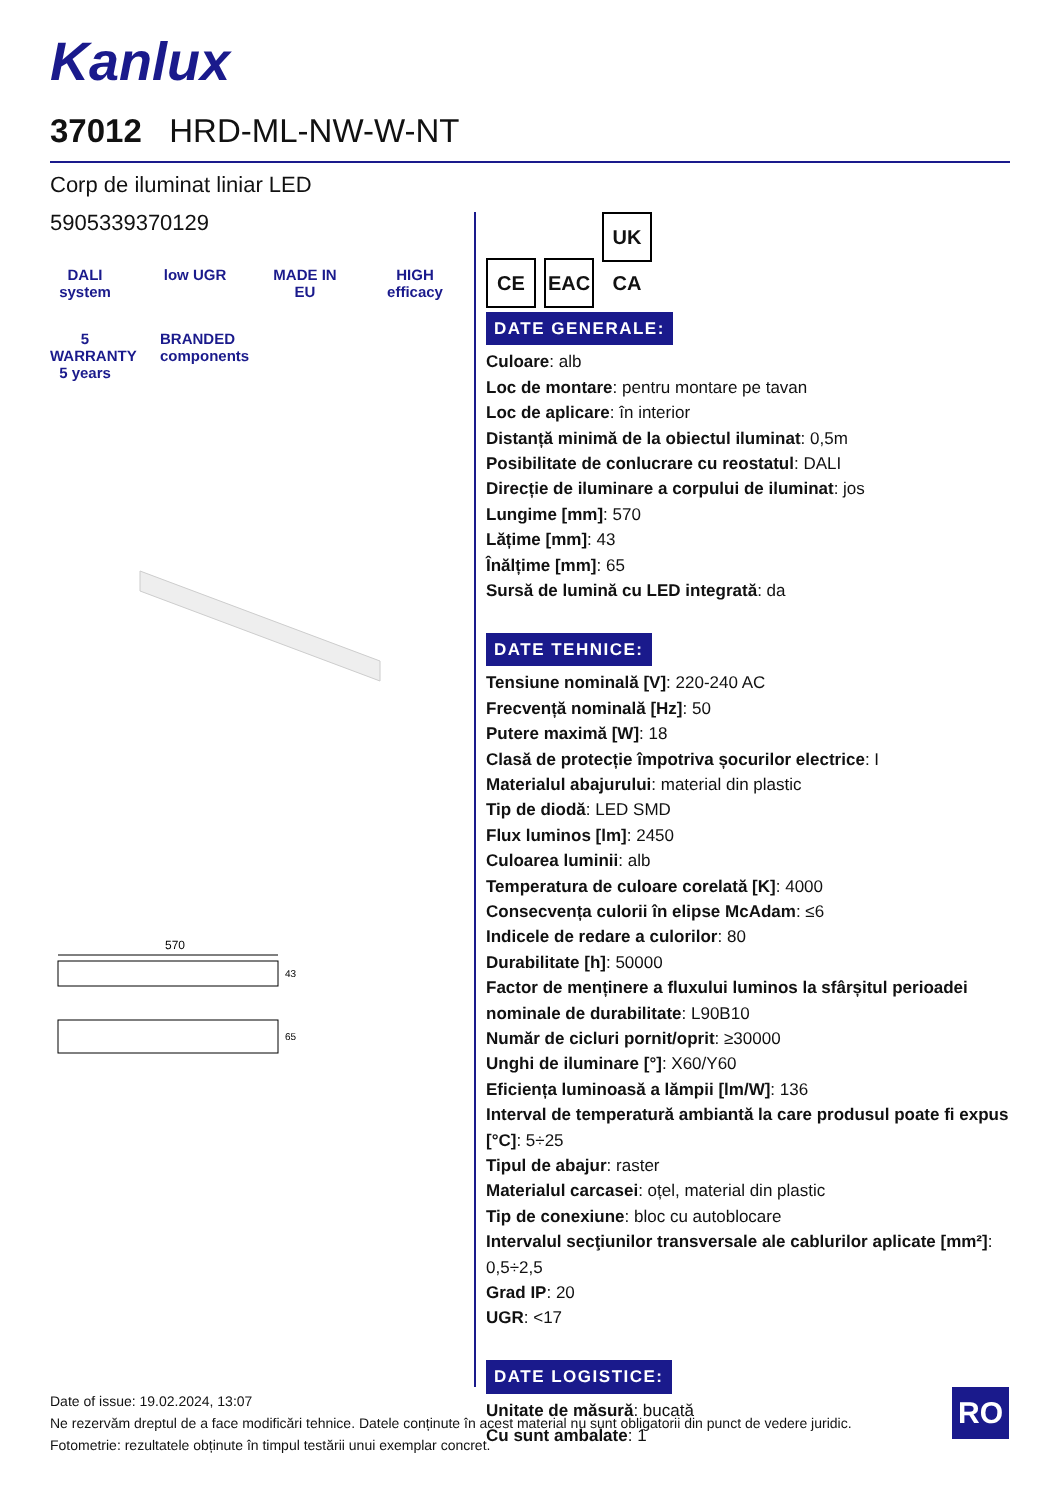Kanlux
37012 HRD-ML-NW-W-NT
Corp de iluminat liniar LED
5905339370129
DALI system
low UGR
MADE IN EU
HIGH efficacy
5 WARRANTY 5 years
BRANDED components
570
43
65
CE EAC UK CA
DATE GENERALE:
Culoare: alb
Loc de montare: pentru montare pe tavan
Loc de aplicare: în interior
Distanță minimă de la obiectul iluminat: 0,5m
Posibilitate de conlucrare cu reostatul: DALI
Direcție de iluminare a corpului de iluminat: jos
Lungime [mm]: 570
Lățime [mm]: 43
Înălțime [mm]: 65
Sursă de lumină cu LED integrată: da
DATE TEHNICE:
Tensiune nominală [V]: 220-240 AC
Frecvență nominală [Hz]: 50
Putere maximă [W]: 18
Clasă de protecție împotriva șocurilor electrice: I
Materialul abajurului: material din plastic
Tip de diodă: LED SMD
Flux luminos [lm]: 2450
Culoarea luminii: alb
Temperatura de culoare corelată [K]: 4000
Consecvența culorii în elipse McAdam: ≤6
Indicele de redare a culorilor: 80
Durabilitate [h]: 50000
Factor de menținere a fluxului luminos la sfârșitul perioadei nominale de durabilitate: L90B10
Număr de cicluri pornit/oprit: ≥30000
Unghi de iluminare [°]: X60/Y60
Eficiența luminoasă a lămpii [lm/W]: 136
Interval de temperatură ambiantă la care produsul poate fi expus [°C]: 5÷25
Tipul de abajur: raster
Materialul carcasei: oțel, material din plastic
Tip de conexiune: bloc cu autoblocare
Intervalul secţiunilor transversale ale cablurilor aplicate [mm²]: 0,5÷2,5
Grad IP: 20
UGR: <17
DATE LOGISTICE:
Unitate de măsură: bucată
Cu sunt ambalate: 1
Date of issue: 19.02.2024, 13:07
Ne rezervăm dreptul de a face modificări tehnice. Datele conținute în acest material nu sunt obligatorii din punct de vedere juridic.
Fotometrie: rezultatele obținute în timpul testării unui exemplar concret.
RO